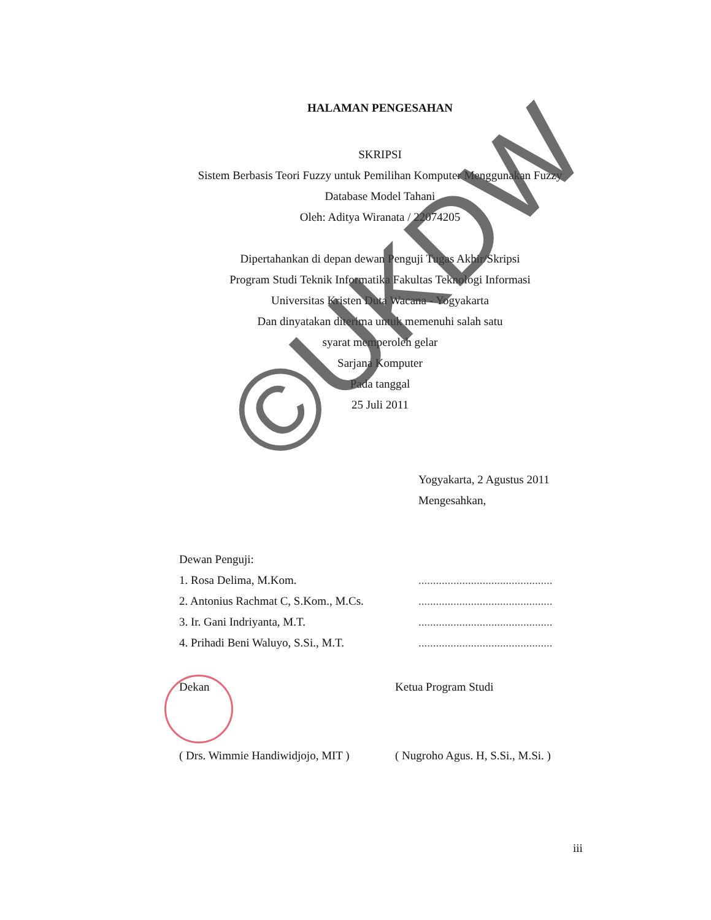HALAMAN PENGESAHAN
SKRIPSI
Sistem Berbasis Teori Fuzzy untuk Pemilihan Komputer Menggunakan Fuzzy
Database Model Tahani
Oleh: Aditya Wiranata / 22074205
Dipertahankan di depan dewan Penguji Tugas Akhir/Skripsi
Program Studi Teknik Informatika Fakultas Teknologi Informasi
Universitas Kristen Duta Wacana - Yogyakarta
Dan dinyatakan diterima untuk memenuhi salah satu
syarat memperoleh gelar
Sarjana Komputer
Pada tanggal
25 Juli 2011
Yogyakarta, 2 Agustus 2011
Mengesahkan,
Dewan Penguji:
1. Rosa Delima, M.Kom.
2. Antonius Rachmat C, S.Kom., M.Cs.
3. Ir. Gani Indriyanta, M.T.
4. Prihadi Beni Waluyo, S.Si., M.T.
..............................................
..............................................
..............................................
..............................................
Dekan
( Drs. Wimmie Handiwidjojo, MIT )
Ketua Program Studi
( Nugroho Agus. H, S.Si., M.Si. )
iii
©UKDW